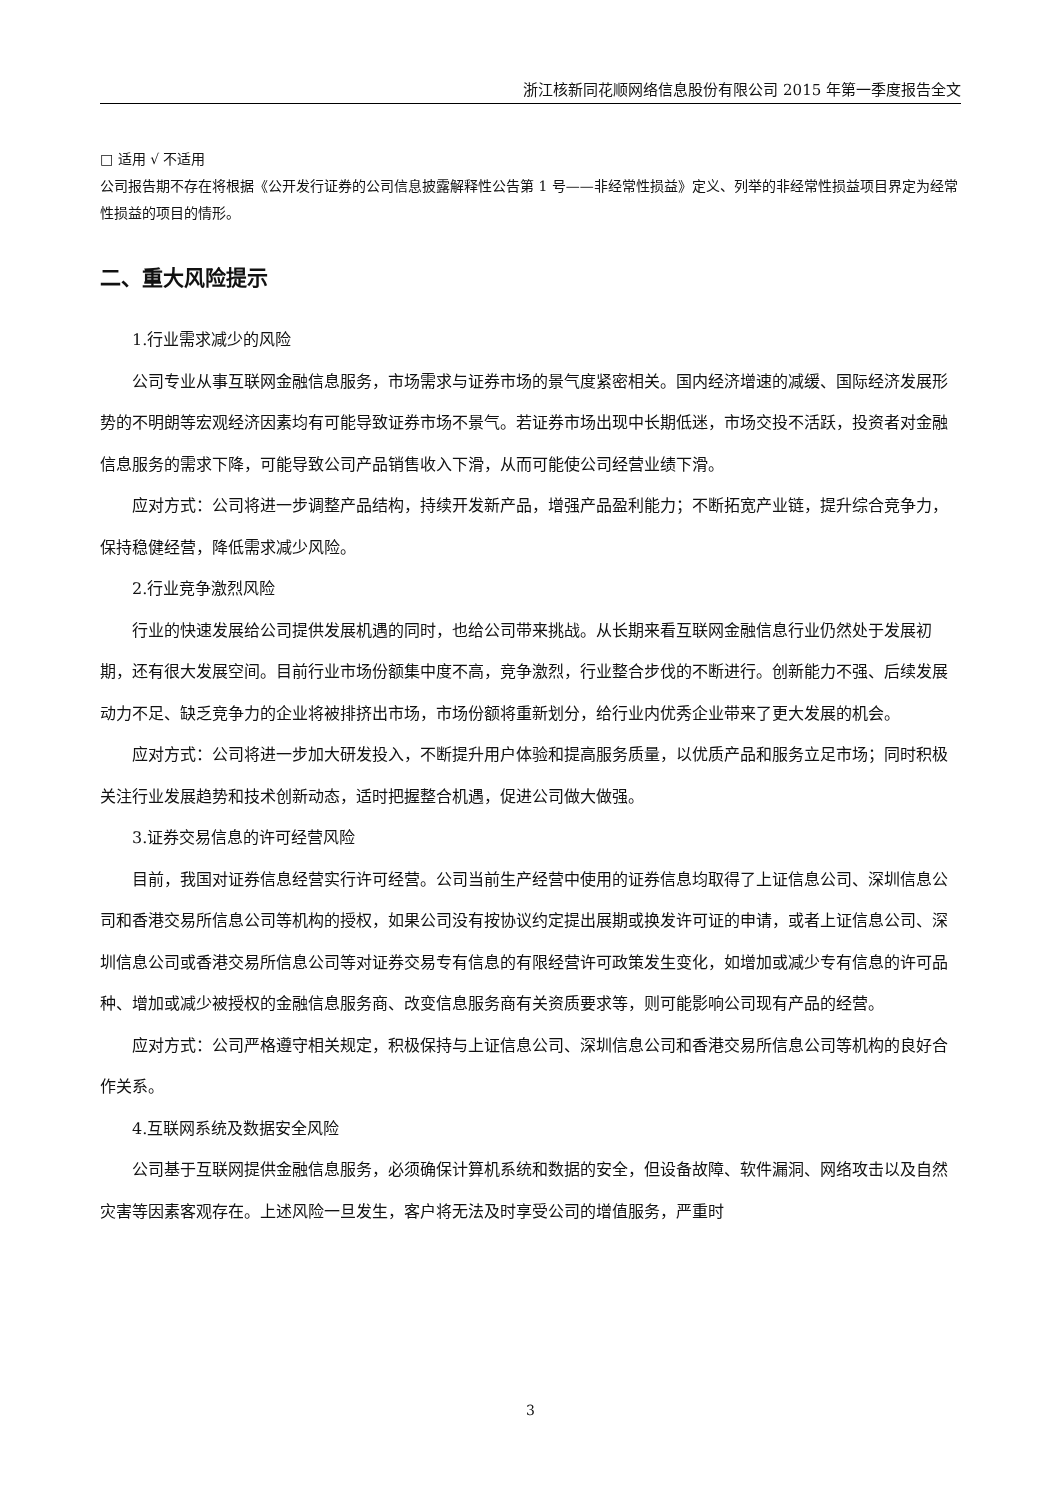浙江核新同花顺网络信息股份有限公司 2015 年第一季度报告全文
□ 适用 √ 不适用
公司报告期不存在将根据《公开发行证券的公司信息披露解释性公告第 1 号——非经常性损益》定义、列举的非经常性损益项目界定为经常性损益的项目的情形。
二、重大风险提示
1.行业需求减少的风险
公司专业从事互联网金融信息服务，市场需求与证券市场的景气度紧密相关。国内经济增速的减缓、国际经济发展形势的不明朗等宏观经济因素均有可能导致证券市场不景气。若证券市场出现中长期低迷，市场交投不活跃，投资者对金融信息服务的需求下降，可能导致公司产品销售收入下滑，从而可能使公司经营业绩下滑。
应对方式：公司将进一步调整产品结构，持续开发新产品，增强产品盈利能力；不断拓宽产业链，提升综合竞争力，保持稳健经营，降低需求减少风险。
2.行业竞争激烈风险
行业的快速发展给公司提供发展机遇的同时，也给公司带来挑战。从长期来看互联网金融信息行业仍然处于发展初期，还有很大发展空间。目前行业市场份额集中度不高，竞争激烈，行业整合步伐的不断进行。创新能力不强、后续发展动力不足、缺乏竞争力的企业将被排挤出市场，市场份额将重新划分，给行业内优秀企业带来了更大发展的机会。
应对方式：公司将进一步加大研发投入，不断提升用户体验和提高服务质量，以优质产品和服务立足市场；同时积极关注行业发展趋势和技术创新动态，适时把握整合机遇，促进公司做大做强。
3.证券交易信息的许可经营风险
目前，我国对证券信息经营实行许可经营。公司当前生产经营中使用的证券信息均取得了上证信息公司、深圳信息公司和香港交易所信息公司等机构的授权，如果公司没有按协议约定提出展期或换发许可证的申请，或者上证信息公司、深圳信息公司或香港交易所信息公司等对证券交易专有信息的有限经营许可政策发生变化，如增加或减少专有信息的许可品种、增加或减少被授权的金融信息服务商、改变信息服务商有关资质要求等，则可能影响公司现有产品的经营。
应对方式：公司严格遵守相关规定，积极保持与上证信息公司、深圳信息公司和香港交易所信息公司等机构的良好合作关系。
4.互联网系统及数据安全风险
公司基于互联网提供金融信息服务，必须确保计算机系统和数据的安全，但设备故障、软件漏洞、网络攻击以及自然灾害等因素客观存在。上述风险一旦发生，客户将无法及时享受公司的增值服务，严重时
3